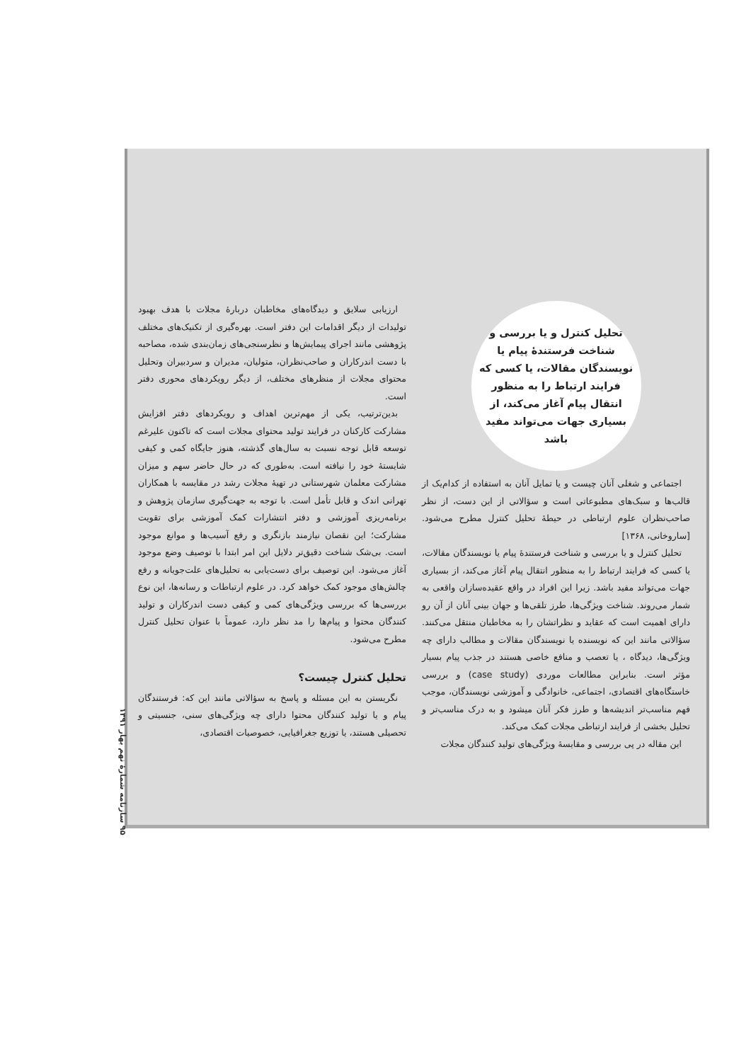ارزیابی سلایق و دیدگاه‌های مخاطبان دربارهٔ مجلات با هدف بهبود تولیدات از دیگر اقدامات این دفتر است. بهره‌گیری از تکنیک‌های مختلف پژوهشی مانند اجرای پیمایش‌ها و نظرسنجی‌های زمان‌بندی شده، مصاحبه با دست اندرکاران و صاحب‌نظران، متولیان، مدیران و سردبیران وتحلیل محتوای مجلات از منظرهای مختلف، از دیگر رویکردهای محوری دفتر است.
بدین‌ترتیب، یکی از مهم‌ترین اهداف و رویکردهای دفتر افزایش مشارکت کارکنان در فرایند تولید محتوای مجلات است که تاکنون علیرغم توسعه قابل توجه نسبت به سال‌های گذشته، هنوز جایگاه کمی و کیفی شایستهٔ خود را نیافته است. به‌طوری که در حال حاضر سهم و میزان مشارکت معلمان شهرستانی در تهیهٔ مجلات رشد در مقایسه با همکاران تهرانی اندک و قابل تأمل است. با توجه به جهت‌گیری سازمان پژوهش و برنامه‌ریزی آموزشی و دفتر انتشارات کمک آموزشی برای تقویت مشارکت؛ این نقصان نیازمند بازنگری و رفع آسیب‌ها و موانع موجود است. بی‌شک شناخت دقیق‌تر دلایل این امر ابتدا با توصیف وضع موجود آغاز می‌شود. این توصیف برای دست‌یابی به تحلیل‌های علت‌جویانه و رفع چالش‌های موجود کمک خواهد کرد. در علوم ارتباطات و رسانه‌ها، این نوع بررسی‌ها که بررسی ویژگی‌های کمی و کیفی دست اندرکاران و تولید کنندگان محتوا و پیام‌ها را مد نظر دارد، عموماً با عنوان تحلیل کنترل مطرح می‌شود.
تحلیل کنترل چیست؟
نگریستن به این مسئله و پاسخ به سؤالاتی مانند این که: فرستندگان پیام و یا تولید کنندگان محتوا دارای چه ویژگی‌های سنی، جنسیتی و تحصیلی هستند، یا توزیع جغرافیایی، خصوصیات اقتصادی،
تحلیل کنترل و یا بررسی و شناخت فرستندهٔ پیام یا نویسندگان مقالات، یا کسی که فرایند ارتباط را به منظور انتقال پیام آغاز می‌کند، از بسیاری جهات می‌تواند مفید باشد
اجتماعی و شغلی آنان چیست و یا تمایل آنان به استفاده از کدام‌یک از قالب‌ها و سبک‌های مطبوعاتی است و سؤالاتی از این دست، از نظر صاحب‌نظران علوم ارتباطی در حیطهٔ تحلیل کنترل مطرح می‌شود. [ساروخانی، ۱۳۶۸]
تحلیل کنترل و یا بررسی و شناخت فرستندهٔ پیام یا نویسندگان مقالات، یا کسی که فرایند ارتباط را به منظور انتقال پیام آغاز می‌کند، از بسیاری جهات می‌تواند مفید باشد. زیرا این افراد در واقع عقیده‌سازان واقعی به شمار می‌روند. شناخت ویژگی‌ها، طرز تلقی‌ها و جهان بینی آنان از آن رو دارای اهمیت است که عقاید و نظراتشان را به مخاطبان منتقل می‌کنند. سؤالاتی مانند این که نویسنده یا نویسندگان مقالات و مطالب دارای چه ویژگی‌ها، دیدگاه ، یا تعصب و منافع خاصی هستند در جذب پیام بسیار مؤثر است. بنابراین مطالعات موردی (case study) و بررسی خاستگاه‌های اقتصادی، اجتماعی، خانوادگی و آموزشی نویسندگان، موجب فهم مناسب‌تر اندیشه‌ها و طرز فکر آنان میشود و به درک مناسب‌تر و تحلیل بخشی از فرایند ارتباطی مجلات کمک می‌کند.
این مقاله در پی بررسی و مقایسهٔ ویژگی‌های تولید کنندگان مجلات
۹۵ سازنامه شمارهٔ نهم بهار ۱۳۹۱